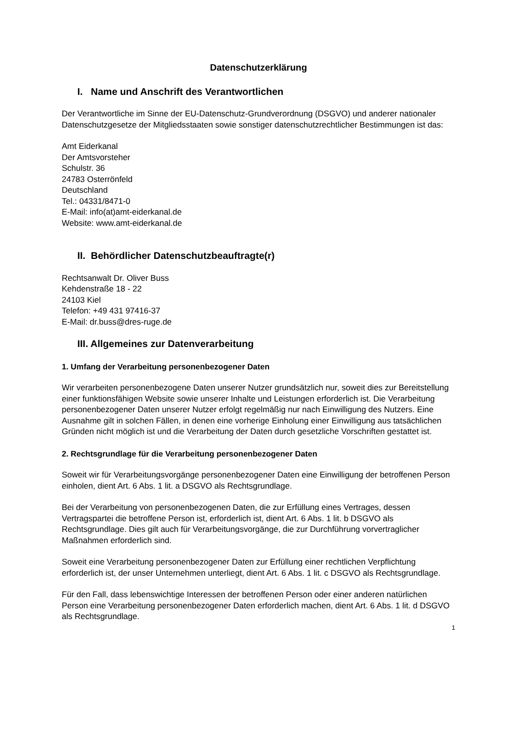Datenschutzerklärung
I. Name und Anschrift des Verantwortlichen
Der Verantwortliche im Sinne der EU-Datenschutz-Grundverordnung (DSGVO) und anderer nationaler Datenschutzgesetze der Mitgliedsstaaten sowie sonstiger datenschutzrechtlicher Bestimmungen ist das:
Amt Eiderkanal
Der Amtsvorsteher
Schulstr. 36
24783 Osterrönfeld
Deutschland
Tel.: 04331/8471-0
E-Mail: info(at)amt-eiderkanal.de
Website: www.amt-eiderkanal.de
II. Behördlicher Datenschutzbeauftragte(r)
Rechtsanwalt Dr. Oliver Buss
Kehdenstraße 18 - 22
24103 Kiel
Telefon: +49 431 97416-37
E-Mail: dr.buss@dres-ruge.de
III. Allgemeines zur Datenverarbeitung
1. Umfang der Verarbeitung personenbezogener Daten
Wir verarbeiten personenbezogene Daten unserer Nutzer grundsätzlich nur, soweit dies zur Bereitstellung einer funktionsfähigen Website sowie unserer Inhalte und Leistungen erforderlich ist. Die Verarbeitung personenbezogener Daten unserer Nutzer erfolgt regelmäßig nur nach Einwilligung des Nutzers. Eine Ausnahme gilt in solchen Fällen, in denen eine vorherige Einholung einer Einwilligung aus tatsächlichen Gründen nicht möglich ist und die Verarbeitung der Daten durch gesetzliche Vorschriften gestattet ist.
2. Rechtsgrundlage für die Verarbeitung personenbezogener Daten
Soweit wir für Verarbeitungsvorgänge personenbezogener Daten eine Einwilligung der betroffenen Person einholen, dient Art. 6 Abs. 1 lit. a DSGVO als Rechtsgrundlage.
Bei der Verarbeitung von personenbezogenen Daten, die zur Erfüllung eines Vertrages, dessen Vertragspartei die betroffene Person ist, erforderlich ist, dient Art. 6 Abs. 1 lit. b DSGVO als Rechtsgrundlage. Dies gilt auch für Verarbeitungsvorgänge, die zur Durchführung vorvertraglicher Maßnahmen erforderlich sind.
Soweit eine Verarbeitung personenbezogener Daten zur Erfüllung einer rechtlichen Verpflichtung erforderlich ist, der unser Unternehmen unterliegt, dient Art. 6 Abs. 1 lit. c DSGVO als Rechtsgrundlage.
Für den Fall, dass lebenswichtige Interessen der betroffenen Person oder einer anderen natürlichen Person eine Verarbeitung personenbezogener Daten erforderlich machen, dient Art. 6 Abs. 1 lit. d DSGVO als Rechtsgrundlage.
1